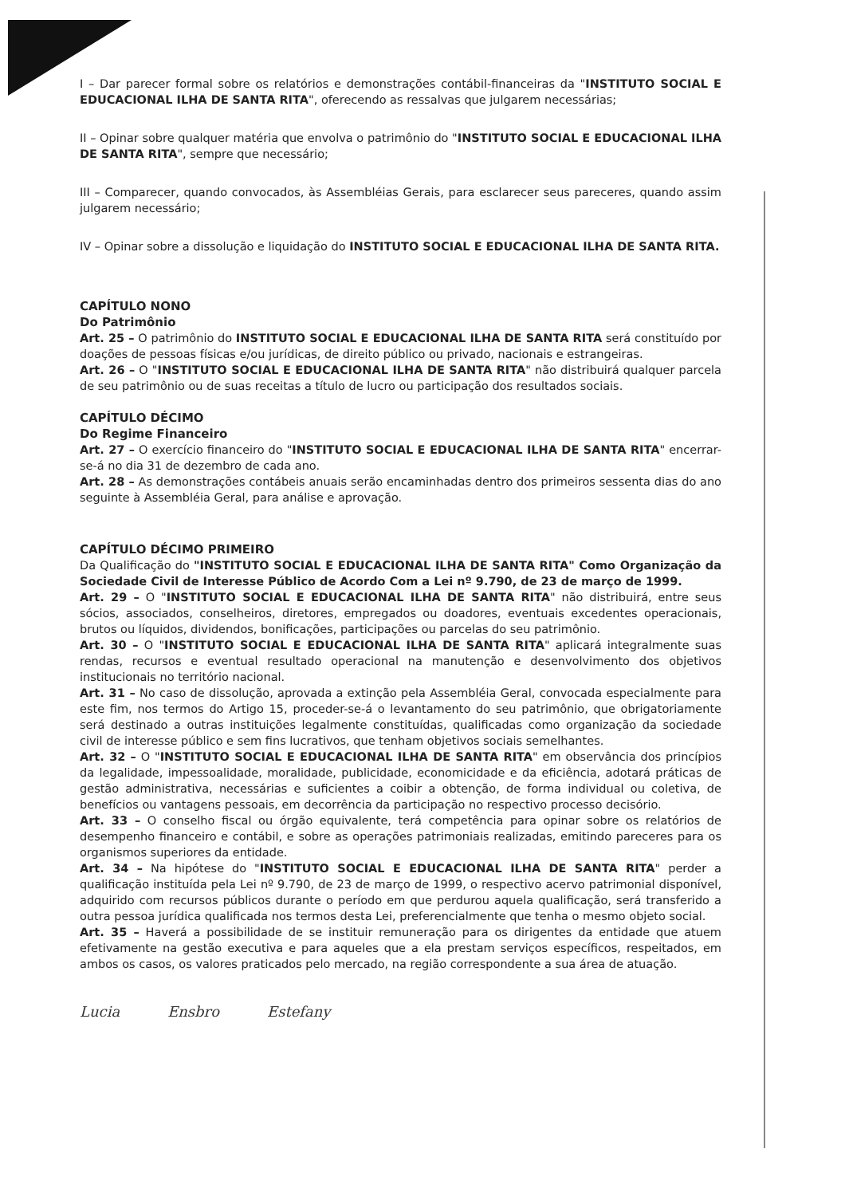I – Dar parecer formal sobre os relatórios e demonstrações contábil-financeiras da "INSTITUTO SOCIAL E EDUCACIONAL ILHA DE SANTA RITA", oferecendo as ressalvas que julgarem necessárias;
II – Opinar sobre qualquer matéria que envolva o patrimônio do "INSTITUTO SOCIAL E EDUCACIONAL ILHA DE SANTA RITA", sempre que necessário;
III – Comparecer, quando convocados, às Assembléias Gerais, para esclarecer seus pareceres, quando assim julgarem necessário;
IV – Opinar sobre a dissolução e liquidação do INSTITUTO SOCIAL E EDUCACIONAL ILHA DE SANTA RITA.
CAPÍTULO NONO
Do Patrimônio
Art. 25 – O patrimônio do INSTITUTO SOCIAL E EDUCACIONAL ILHA DE SANTA RITA será constituído por doações de pessoas físicas e/ou jurídicas, de direito público ou privado, nacionais e estrangeiras.
Art. 26 – O "INSTITUTO SOCIAL E EDUCACIONAL ILHA DE SANTA RITA" não distribuirá qualquer parcela de seu patrimônio ou de suas receitas a título de lucro ou participação dos resultados sociais.
CAPÍTULO DÉCIMO
Do Regime Financeiro
Art. 27 – O exercício financeiro do "INSTITUTO SOCIAL E EDUCACIONAL ILHA DE SANTA RITA" encerrar-se-á no dia 31 de dezembro de cada ano.
Art. 28 – As demonstrações contábeis anuais serão encaminhadas dentro dos primeiros sessenta dias do ano seguinte à Assembléia Geral, para análise e aprovação.
CAPÍTULO DÉCIMO PRIMEIRO
Da Qualificação do "INSTITUTO SOCIAL E EDUCACIONAL ILHA DE SANTA RITA" Como Organização da Sociedade Civil de Interesse Público de Acordo Com a Lei nº 9.790, de 23 de março de 1999.
Art. 29 – O "INSTITUTO SOCIAL E EDUCACIONAL ILHA DE SANTA RITA" não distribuirá, entre seus sócios, associados, conselheiros, diretores, empregados ou doadores, eventuais excedentes operacionais, brutos ou líquidos, dividendos, bonificações, participações ou parcelas do seu patrimônio.
Art. 30 – O "INSTITUTO SOCIAL E EDUCACIONAL ILHA DE SANTA RITA" aplicará integralmente suas rendas, recursos e eventual resultado operacional na manutenção e desenvolvimento dos objetivos institucionais no território nacional.
Art. 31 – No caso de dissolução, aprovada a extinção pela Assembléia Geral, convocada especialmente para este fim, nos termos do Artigo 15, proceder-se-á o levantamento do seu patrimônio, que obrigatoriamente será destinado a outras instituições legalmente constituídas, qualificadas como organização da sociedade civil de interesse público e sem fins lucrativos, que tenham objetivos sociais semelhantes.
Art. 32 – O "INSTITUTO SOCIAL E EDUCACIONAL ILHA DE SANTA RITA" em observância dos princípios da legalidade, impessoalidade, moralidade, publicidade, economicidade e da eficiência, adotará práticas de gestão administrativa, necessárias e suficientes a coibir a obtenção, de forma individual ou coletiva, de benefícios ou vantagens pessoais, em decorrência da participação no respectivo processo decisório.
Art. 33 – O conselho fiscal ou órgão equivalente, terá competência para opinar sobre os relatórios de desempenho financeiro e contábil, e sobre as operações patrimoniais realizadas, emitindo pareceres para os organismos superiores da entidade.
Art. 34 – Na hipótese do "INSTITUTO SOCIAL E EDUCACIONAL ILHA DE SANTA RITA" perder a qualificação instituída pela Lei nº 9.790, de 23 de março de 1999, o respectivo acervo patrimonial disponível, adquirido com recursos públicos durante o período em que perdurou aquela qualificação, será transferido a outra pessoa jurídica qualificada nos termos desta Lei, preferencialmente que tenha o mesmo objeto social.
Art. 35 – Haverá a possibilidade de se instituir remuneração para os dirigentes da entidade que atuem efetivamente na gestão executiva e para aqueles que a ela prestam serviços específicos, respeitados, em ambos os casos, os valores praticados pelo mercado, na região correspondente a sua área de atuação.
Lucia Ensbro Estefany